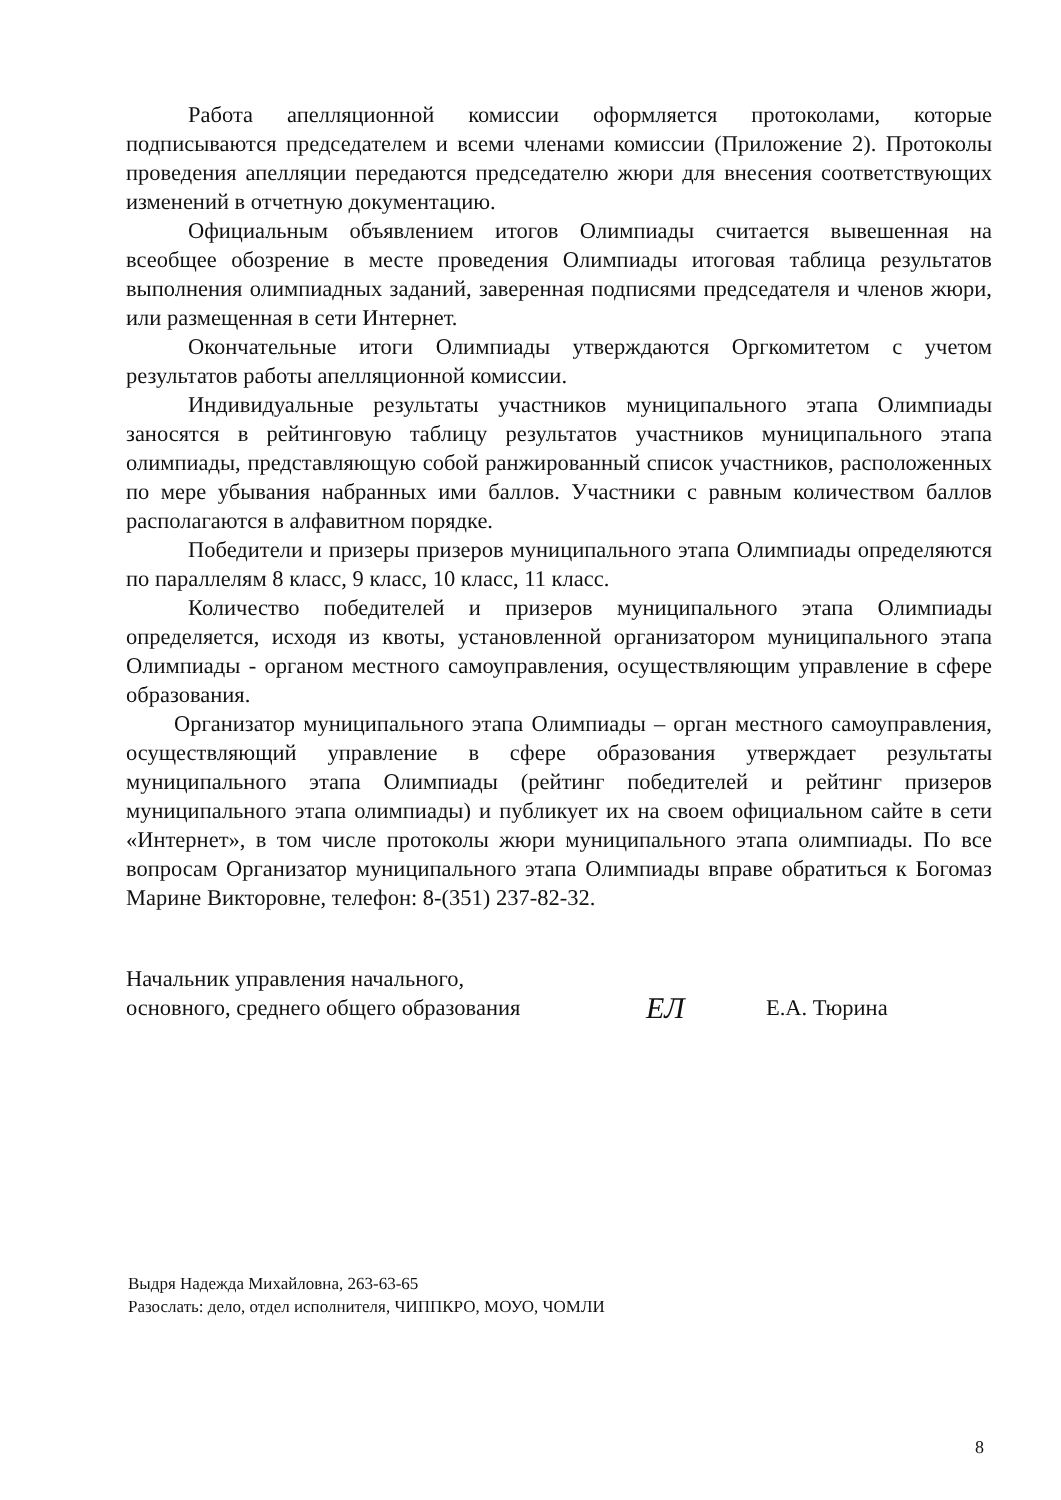Работа апелляционной комиссии оформляется протоколами, которые подписываются председателем и всеми членами комиссии (Приложение 2). Протоколы проведения апелляции передаются председателю жюри для внесения соответствующих изменений в отчетную документацию.
Официальным объявлением итогов Олимпиады считается вывешенная на всеобщее обозрение в месте проведения Олимпиады итоговая таблица результатов выполнения олимпиадных заданий, заверенная подписями председателя и членов жюри, или размещенная в сети Интернет.
Окончательные итоги Олимпиады утверждаются Оргкомитетом с учетом результатов работы апелляционной комиссии.
Индивидуальные результаты участников муниципального этапа Олимпиады заносятся в рейтинговую таблицу результатов участников муниципального этапа олимпиады, представляющую собой ранжированный список участников, расположенных по мере убывания набранных ими баллов. Участники с равным количеством баллов располагаются в алфавитном порядке.
Победители и призеры призеров муниципального этапа Олимпиады определяются по параллелям 8 класс, 9 класс, 10 класс, 11 класс.
Количество победителей и призеров муниципального этапа Олимпиады определяется, исходя из квоты, установленной организатором муниципального этапа Олимпиады - органом местного самоуправления, осуществляющим управление в сфере образования.
Организатор муниципального этапа Олимпиады – орган местного самоуправления, осуществляющий управление в сфере образования утверждает результаты муниципального этапа Олимпиады (рейтинг победителей и рейтинг призеров муниципального этапа олимпиады) и публикует их на своем официальном сайте в сети «Интернет», в том числе протоколы жюри муниципального этапа олимпиады. По все вопросам Организатор муниципального этапа Олимпиады вправе обратиться к Богомаз Марине Викторовне, телефон: 8-(351) 237-82-32.
Начальник управления начального,
основного, среднего общего образования
ЕЛ
Е.А. Тюрина
Выдря Надежда Михайловна, 263-63-65
Разослать: дело, отдел исполнителя, ЧИППКРО, МОУО, ЧОМЛИ
8